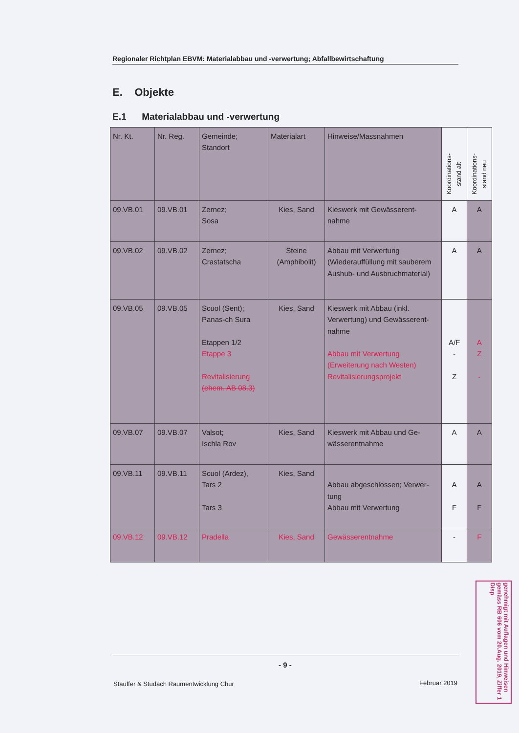Regionaler Richtplan EBVM: Materialabbau und -verwertung; Abfallbewirtschaftung
E. Objekte
E.1 Materialabbau und -verwertung
| Nr. Kt. | Nr. Reg. | Gemeinde; Standort | Materialart | Hinweise/Massnahmen | Koordinations- stand alt | Koordinations- stand neu |
| --- | --- | --- | --- | --- | --- | --- |
| 09.VB.01 | 09.VB.01 | Zernez; Sosa | Kies, Sand | Kieswerk mit Gewässerent- nahme | A | A |
| 09.VB.02 | 09.VB.02 | Zernez; Crastatscha | Steine (Amphibolit) | Abbau mit Verwertung (Wiederauffüllung mit sauberem Aushub- und Ausbruchmaterial) | A | A |
| 09.VB.05 | 09.VB.05 | Scuol (Sent); Panas-ch Sura Etappen 1/2 Etappe 3 Revitalisierung (ehem. AB 08.3) | Kies, Sand | Kieswerk mit Abbau (inkl. Verwertung) und Gewässerent- nahme Abbau mit Verwertung (Erweiterung nach Westen) Revitalisierungsprojekt | A/F - Z | A Z - |
| 09.VB.07 | 09.VB.07 | Valsot; Ischla Rov | Kies, Sand | Kieswerk mit Abbau und Ge- wässerentnahme | A | A |
| 09.VB.11 | 09.VB.11 | Scuol (Ardez), Tars 2 Tars 3 | Kies, Sand | Abbau abgeschlossen; Verwer- tung Abbau mit Verwertung | A F | A F |
| 09.VB.12 | 09.VB.12 | Pradella | Kies, Sand | Gewässerentnahme | - | F |
genehmigt mit Auflagen und Hinweisen gemäss RB 606 vom 20.Aug. 2019, Ziffer 1 Disp
- 9 -
Stauffer & Studach Raumentwicklung Chur
Februar 2019